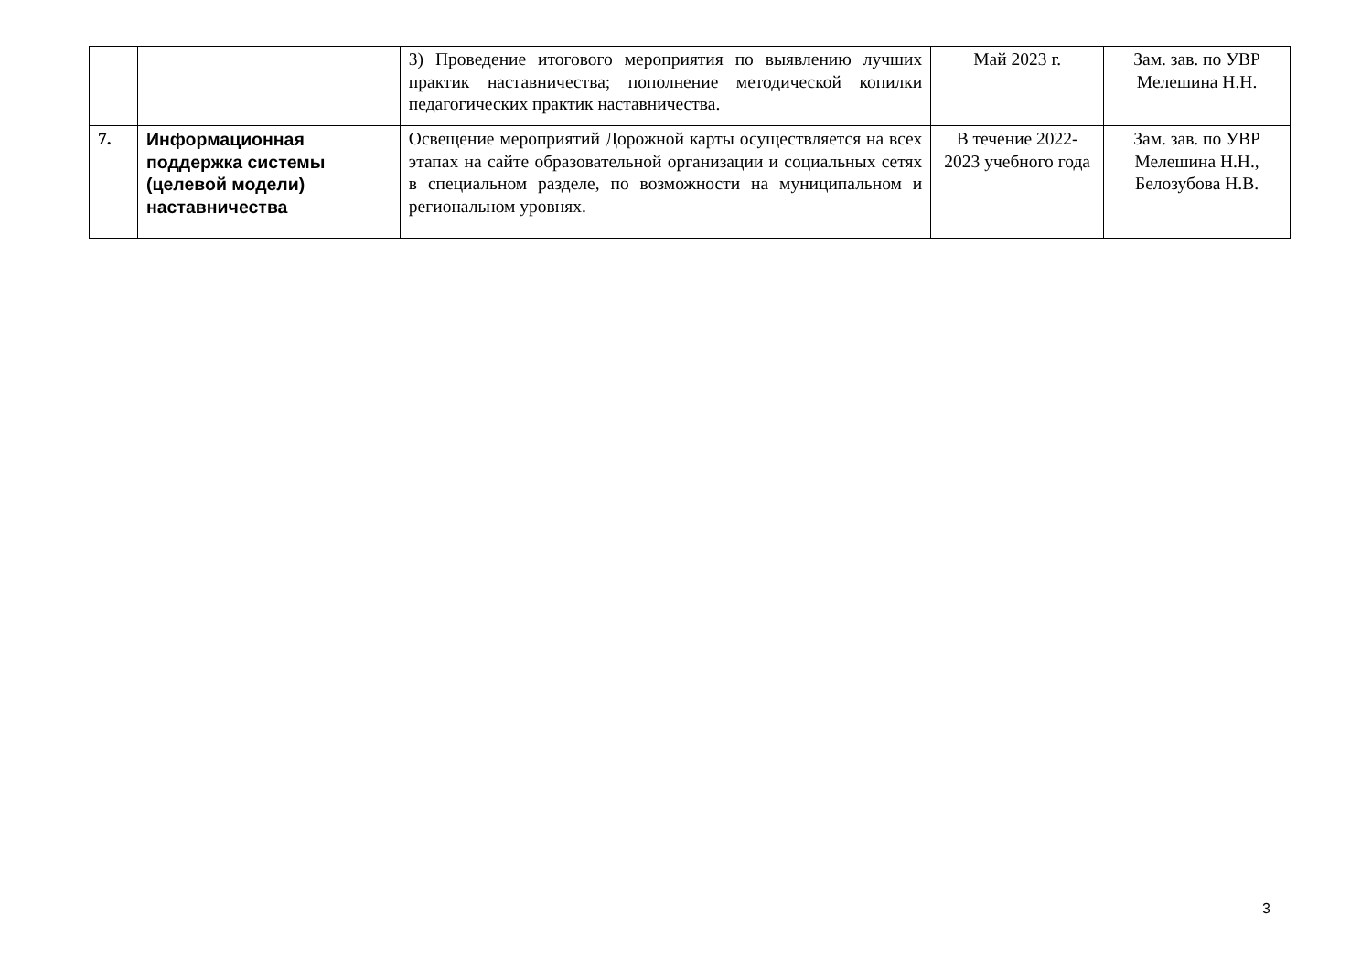| | | 3) Проведение итогового мероприятия по выявлению лучших практик наставничества; пополнение методической копилки педагогических практик наставничества. | Май 2023 г. | Зам. зав. по УВР Мелешина Н.Н. |
| 7. | Информационная поддержка системы (целевой модели) наставничества | Освещение мероприятий Дорожной карты осуществляется на всех этапах на сайте образовательной организации и социальных сетях в специальном разделе, по возможности на муниципальном и региональном уровнях. | В течение 2022-2023 учебного года | Зам. зав. по УВР Мелешина Н.Н., Белозубова Н.В. |
3